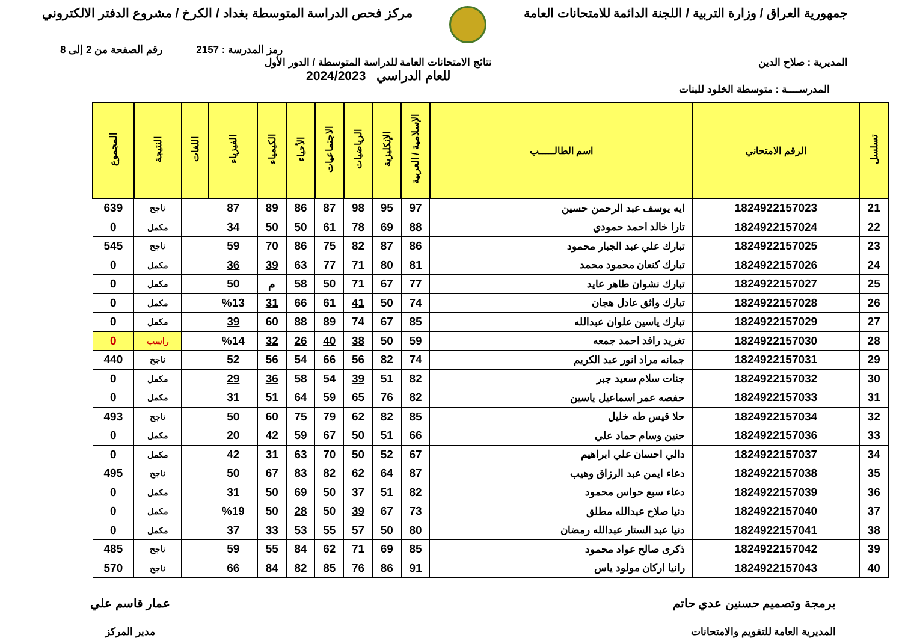جمهورية العراق / وزارة التربية / اللجنة الدائمة للامتحانات العامة
مركز فحص الدراسة المتوسطة بغداد / الكرخ / مشروع الدفتر الالكتروني
رمز المدرسة : 2157 رقم الصفحة من 2 إلى 8
المديرية : صلاح الدين نتائج الامتحانات العامة للدراسة المتوسطة / الدور الأول
للعام الدراسي 2024/2023
المدرســــة : متوسطة الخلود للبنات
| تسلسل | الرقم الامتحاني | اسم الطالـــــب | الإسلامية / العربية | الإنكليزية | الرياضيات | الاجتماعيات | الأحياء | الكيمياء | الفيزياء | اللغات | النتيجة | المجموع |
| --- | --- | --- | --- | --- | --- | --- | --- | --- | --- | --- | --- | --- |
| 21 | 1824922157023 | ايه يوسف عبد الرحمن حسين | 97 | 95 | 98 | 87 | 86 | 89 | 87 | | ناجح | 639 |
| 22 | 1824922157024 | تارا خالد احمد حمودي | 88 | 69 | 78 | 61 | 50 | 50 | 34 | | مكمل | 0 |
| 23 | 1824922157025 | تبارك علي عبد الجبار محمود | 86 | 87 | 82 | 75 | 86 | 70 | 59 | | ناجح | 545 |
| 24 | 1824922157026 | تبارك كنعان محمود محمد | 81 | 80 | 71 | 77 | 63 | 39 | 36 | | مكمل | 0 |
| 25 | 1824922157027 | تبارك نشوان طاهر عايد | 77 | 67 | 71 | 50 | 58 | م | 50 | | مكمل | 0 |
| 26 | 1824922157028 | تبارك واثق عادل هجان | 74 | 50 | 41 | 61 | 66 | 31 | %13 | | مكمل | 0 |
| 27 | 1824922157029 | تبارك ياسين علوان عبدالله | 85 | 67 | 74 | 89 | 88 | 60 | 39 | | مكمل | 0 |
| 28 | 1824922157030 | تغريد رافد احمد جمعه | 59 | 50 | 38 | 40 | 26 | 32 | %14 | | راسب | 0 |
| 29 | 1824922157031 | جمانه مراد انور عبد الكريم | 74 | 82 | 56 | 66 | 54 | 56 | 52 | | ناجح | 440 |
| 30 | 1824922157032 | جنات سلام سعيد جبر | 82 | 51 | 39 | 54 | 58 | 36 | 29 | | مكمل | 0 |
| 31 | 1824922157033 | حفصه عمر اسماعيل ياسين | 82 | 76 | 65 | 59 | 64 | 51 | 31 | | مكمل | 0 |
| 32 | 1824922157034 | حلا قيس طه خليل | 85 | 82 | 62 | 79 | 75 | 60 | 50 | | ناجح | 493 |
| 33 | 1824922157036 | حنين وسام حماد علي | 66 | 51 | 50 | 67 | 59 | 42 | 20 | | مكمل | 0 |
| 34 | 1824922157037 | دالي احسان علي ابراهيم | 67 | 52 | 50 | 70 | 63 | 31 | 42 | | مكمل | 0 |
| 35 | 1824922157038 | دعاء ايمن عبد الرزاق وهيب | 87 | 64 | 62 | 82 | 83 | 67 | 50 | | ناجح | 495 |
| 36 | 1824922157039 | دعاء سبع حواس محمود | 82 | 51 | 37 | 50 | 69 | 50 | 31 | | مكمل | 0 |
| 37 | 1824922157040 | دنيا صلاح عبدالله مطلق | 73 | 67 | 39 | 50 | 28 | 50 | %19 | | مكمل | 0 |
| 38 | 1824922157041 | دنيا عبد الستار عبدالله رمضان | 80 | 50 | 57 | 55 | 53 | 33 | 37 | | مكمل | 0 |
| 39 | 1824922157042 | ذكرى صالح عواد محمود | 85 | 69 | 71 | 62 | 84 | 55 | 59 | | ناجح | 485 |
| 40 | 1824922157043 | رانيا اركان مولود ياس | 91 | 86 | 76 | 85 | 82 | 84 | 66 | | ناجح | 570 |
برمجة وتصميم حسنين عدي حاتم
المديرية العامة للتقويم والامتحانات
عمار قاسم علي
مدير المركز